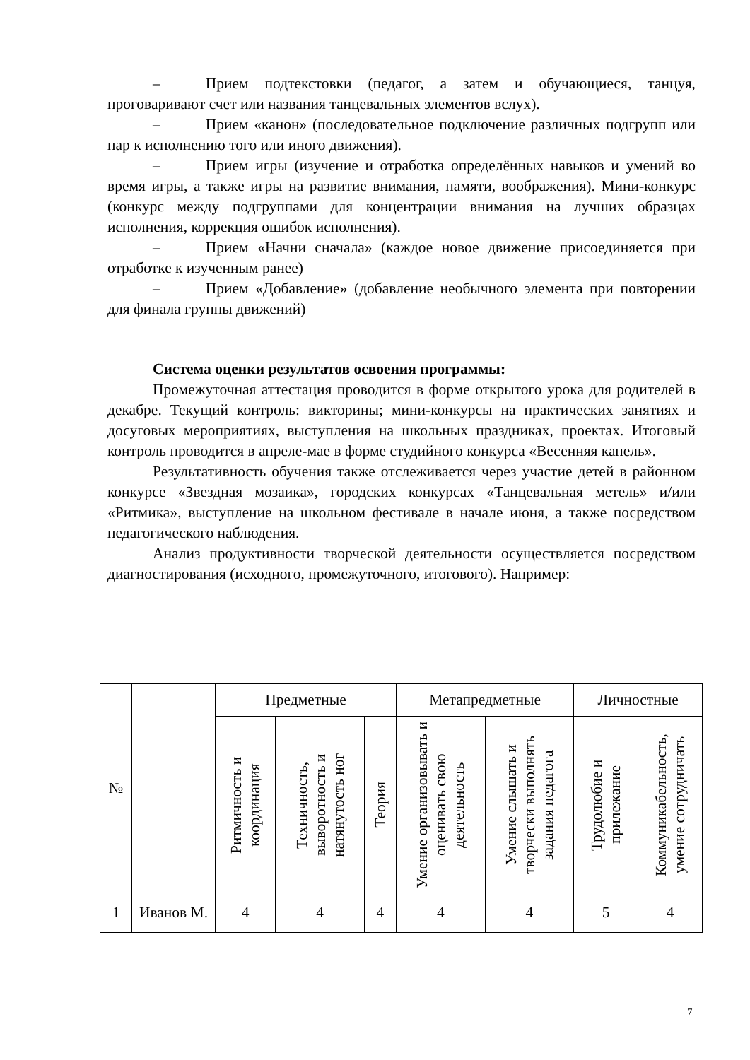– Прием подтекстовки (педагог, а затем и обучающиеся, танцуя, проговаривают счет или названия танцевальных элементов вслух).
– Прием «канон» (последовательное подключение различных подгрупп или пар к исполнению того или иного движения).
– Прием игры (изучение и отработка определённых навыков и умений во время игры, а также игры на развитие внимания, памяти, воображения). Мини-конкурс (конкурс между подгруппами для концентрации внимания на лучших образцах исполнения, коррекция ошибок исполнения).
– Прием «Начни сначала» (каждое новое движение присоединяется при отработке к изученным ранее)
– Прием «Добавление» (добавление необычного элемента при повторении для финала группы движений)
Система оценки результатов освоения программы:
Промежуточная аттестация проводится в форме открытого урока для родителей в декабре. Текущий контроль: викторины; мини-конкурсы на практических занятиях и досуговых мероприятиях, выступления на школьных праздниках, проектах. Итоговый контроль проводится в апреле-мае в форме студийного конкурса «Весенняя капель».
Результативность обучения также отслеживается через участие детей в районном конкурсе «Звездная мозаика», городских конкурсах «Танцевальная метель» и/или «Ритмика», выступление на школьном фестивале в начале июня, а также посредством педагогического наблюдения.
Анализ продуктивности творческой деятельности осуществляется посредством диагностирования (исходного, промежуточного, итогового). Например:
| № | | Предметные | | | Метапредметные | | Личностные | |
| --- | --- | --- | --- | --- | --- | --- | --- | --- |
| | | Ритмичность и координация | Техничность, выворотность и натянутость ног | Теория | Умение организовывать и оценивать свою деятельность | Умение слышать и творчески выполнять задания педагога | Трудолюбие и прилежание | Коммуникабельность, умение сотрудничать |
| 1 | Иванов М. | 4 | 4 | 4 | 4 | 4 | 5 | 4 |
7